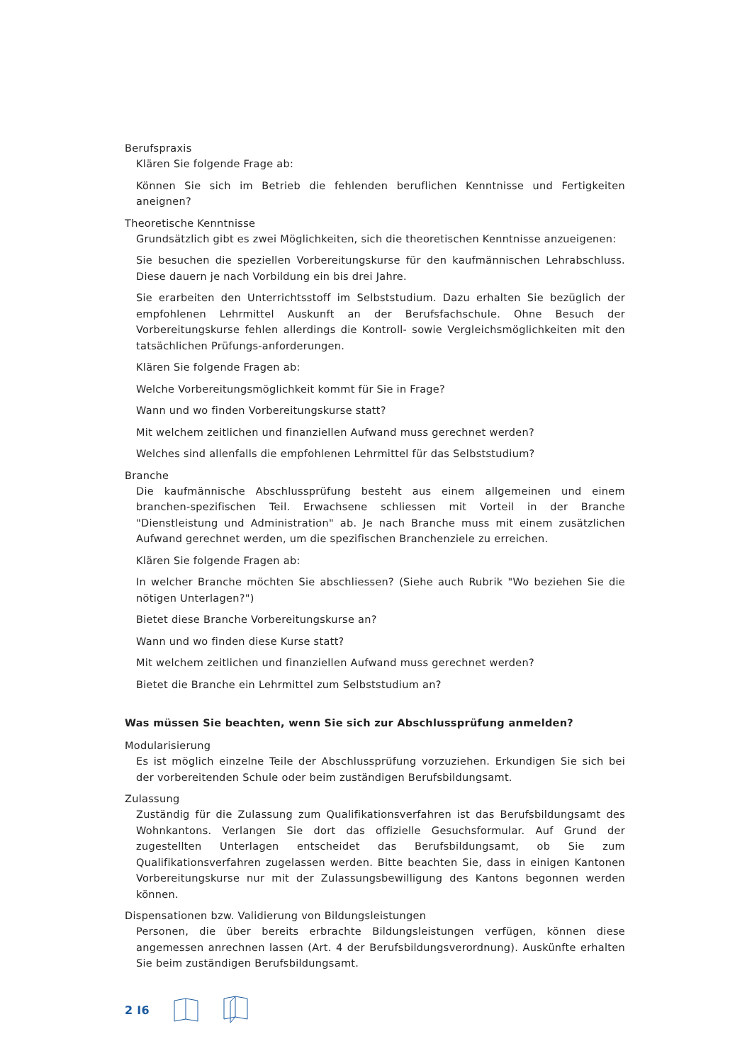Berufspraxis
Klären Sie folgende Frage ab:
Können Sie sich im Betrieb die fehlenden beruflichen Kenntnisse und Fertigkeiten aneignen?
Theoretische Kenntnisse
Grundsätzlich gibt es zwei Möglichkeiten, sich die theoretischen Kenntnisse anzueigenen:
Sie besuchen die speziellen Vorbereitungskurse für den kaufmännischen Lehrabschluss. Diese dauern je nach Vorbildung ein bis drei Jahre.
Sie erarbeiten den Unterrichtsstoff im Selbststudium. Dazu erhalten Sie bezüglich der empfohlenen Lehrmittel Auskunft an der Berufsfachschule. Ohne Besuch der Vorbereitungskurse fehlen allerdings die Kontroll- sowie Vergleichsmöglichkeiten mit den tatsächlichen Prüfungs-anforderungen.
Klären Sie folgende Fragen ab:
Welche Vorbereitungsmöglichkeit kommt für Sie in Frage?
Wann und wo finden Vorbereitungskurse statt?
Mit welchem zeitlichen und finanziellen Aufwand muss gerechnet werden?
Welches sind allenfalls die empfohlenen Lehrmittel für das Selbststudium?
Branche
Die kaufmännische Abschlussprüfung besteht aus einem allgemeinen und einem branchen-spezifischen Teil. Erwachsene schliessen mit Vorteil in der Branche "Dienstleistung und Administration" ab. Je nach Branche muss mit einem zusätzlichen Aufwand gerechnet werden, um die spezifischen Branchenziele zu erreichen.
Klären Sie folgende Fragen ab:
In welcher Branche möchten Sie abschliessen? (Siehe auch Rubrik "Wo beziehen Sie die nötigen Unterlagen?")
Bietet diese Branche Vorbereitungskurse an?
Wann und wo finden diese Kurse statt?
Mit welchem zeitlichen und finanziellen Aufwand muss gerechnet werden?
Bietet die Branche ein Lehrmittel zum Selbststudium an?
Was müssen Sie beachten, wenn Sie sich zur Abschlussprüfung anmelden?
Modularisierung
Es ist möglich einzelne Teile der Abschlussprüfung vorzuziehen. Erkundigen Sie sich bei der vorbereitenden Schule oder beim zuständigen Berufsbildungsamt.
Zulassung
Zuständig für die Zulassung zum Qualifikationsverfahren ist das Berufsbildungsamt des Wohnkantons. Verlangen Sie dort das offizielle Gesuchsformular. Auf Grund der zugestellten Unterlagen entscheidet das Berufsbildungsamt, ob Sie zum Qualifikationsverfahren zugelassen werden. Bitte beachten Sie, dass in einigen Kantonen Vorbereitungskurse nur mit der Zulassungsbewilligung des Kantons begonnen werden können.
Dispensationen bzw. Validierung von Bildungsleistungen
Personen, die über bereits erbrachte Bildungsleistungen verfügen, können diese angemessen anrechnen lassen (Art. 4 der Berufsbildungsverordnung). Auskünfte erhalten Sie beim zuständigen Berufsbildungsamt.
2 I6